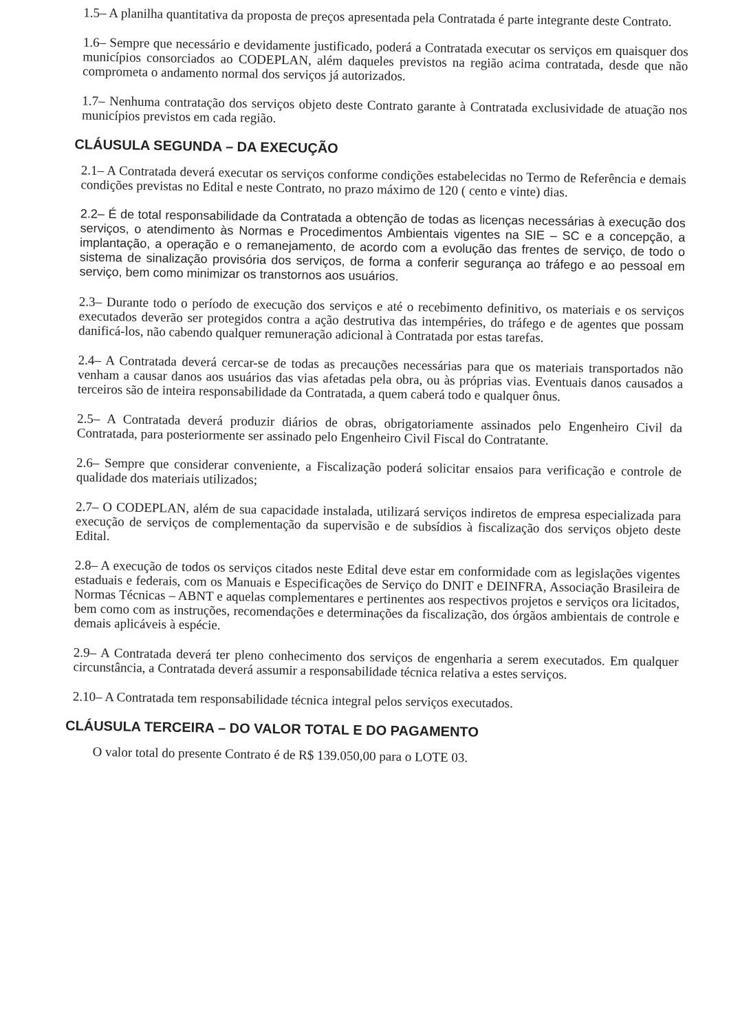1.5– A planilha quantitativa da proposta de preços apresentada pela Contratada é parte integrante deste Contrato.
1.6– Sempre que necessário e devidamente justificado, poderá a Contratada executar os serviços em quaisquer dos municípios consorciados ao CODEPLAN, além daqueles previstos na região acima contratada, desde que não comprometa o andamento normal dos serviços já autorizados.
1.7– Nenhuma contratação dos serviços objeto deste Contrato garante à Contratada exclusividade de atuação nos municípios previstos em cada região.
CLÁUSULA SEGUNDA – DA EXECUÇÃO
2.1– A Contratada deverá executar os serviços conforme condições estabelecidas no Termo de Referência e demais condições previstas no Edital e neste Contrato, no prazo máximo de 120 ( cento e vinte) dias.
2.2– É de total responsabilidade da Contratada a obtenção de todas as licenças necessárias à execução dos serviços, o atendimento às Normas e Procedimentos Ambientais vigentes na SIE – SC e a concepção, a implantação, a operação e o remanejamento, de acordo com a evolução das frentes de serviço, de todo o sistema de sinalização provisória dos serviços, de forma a conferir segurança ao tráfego e ao pessoal em serviço, bem como minimizar os transtornos aos usuários.
2.3– Durante todo o período de execução dos serviços e até o recebimento definitivo, os materiais e os serviços executados deverão ser protegidos contra a ação destrutiva das intempéries, do tráfego e de agentes que possam danificá-los, não cabendo qualquer remuneração adicional à Contratada por estas tarefas.
2.4– A Contratada deverá cercar-se de todas as precauções necessárias para que os materiais transportados não venham a causar danos aos usuários das vias afetadas pela obra, ou às próprias vias. Eventuais danos causados a terceiros são de inteira responsabilidade da Contratada, a quem caberá todo e qualquer ônus.
2.5– A Contratada deverá produzir diários de obras, obrigatoriamente assinados pelo Engenheiro Civil da Contratada, para posteriormente ser assinado pelo Engenheiro Civil Fiscal do Contratante.
2.6– Sempre que considerar conveniente, a Fiscalização poderá solicitar ensaios para verificação e controle de qualidade dos materiais utilizados;
2.7– O CODEPLAN, além de sua capacidade instalada, utilizará serviços indiretos de empresa especializada para execução de serviços de complementação da supervisão e de subsídios à fiscalização dos serviços objeto deste Edital.
2.8– A execução de todos os serviços citados neste Edital deve estar em conformidade com as legislações vigentes estaduais e federais, com os Manuais e Especificações de Serviço do DNIT e DEINFRA, Associação Brasileira de Normas Técnicas – ABNT e aquelas complementares e pertinentes aos respectivos projetos e serviços ora licitados, bem como com as instruções, recomendações e determinações da fiscalização, dos órgãos ambientais de controle e demais aplicáveis à espécie.
2.9– A Contratada deverá ter pleno conhecimento dos serviços de engenharia a serem executados. Em qualquer circunstância, a Contratada deverá assumir a responsabilidade técnica relativa a estes serviços.
2.10– A Contratada tem responsabilidade técnica integral pelos serviços executados.
CLÁUSULA TERCEIRA – DO VALOR TOTAL E DO PAGAMENTO
O valor total do presente Contrato é de R$ 139.050,00 para o LOTE 03.